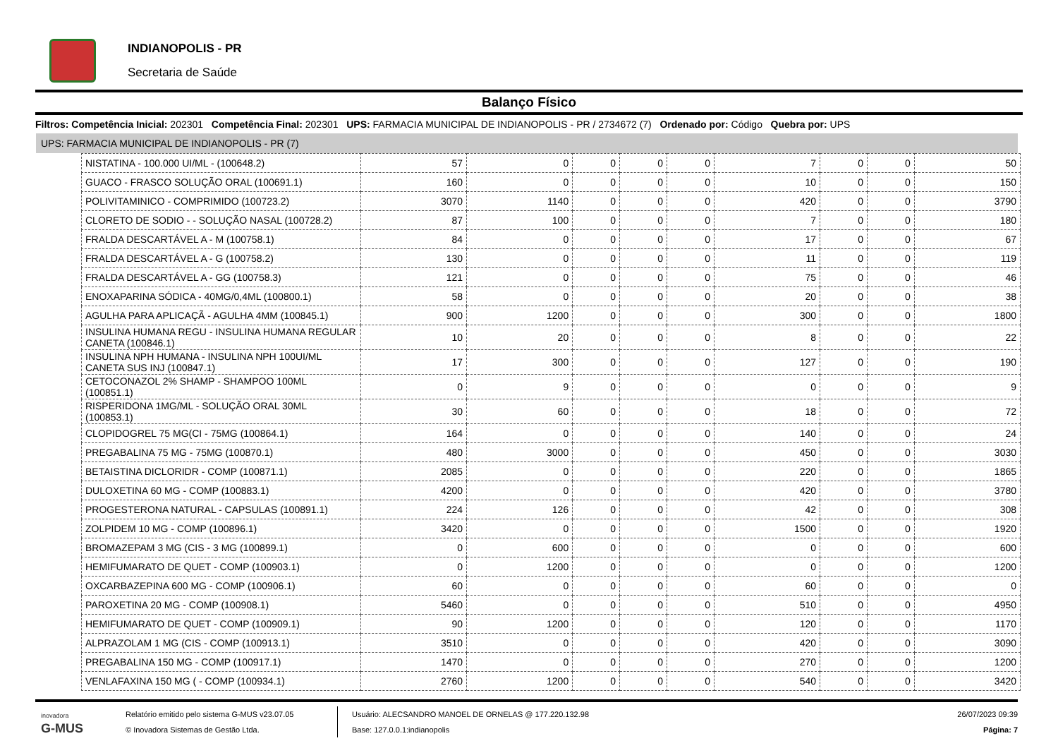INDIANOPOLIS - PR
Secretaria de Saúde
Balanço Físico
Filtros: Competência Inicial: 202301 Competência Final: 202301 UPS: FARMACIA MUNICIPAL DE INDIANOPOLIS - PR / 2734672 (7) Ordenado por: Código Quebra por: UPS
UPS: FARMACIA MUNICIPAL DE INDIANOPOLIS - PR (7)
| NISTATINA - 100.000 UI/ML - (100648.2) | 57 | 0 | 0 | 0 | 0 | 7 | 0 | 0 | 50 |
| GUACO - FRASCO SOLUÇÃO ORAL (100691.1) | 160 | 0 | 0 | 0 | 0 | 10 | 0 | 0 | 150 |
| POLIVITAMINICO - COMPRIMIDO (100723.2) | 3070 | 1140 | 0 | 0 | 0 | 420 | 0 | 0 | 3790 |
| CLORETO DE SODIO - - SOLUÇÃO NASAL (100728.2) | 87 | 100 | 0 | 0 | 0 | 7 | 0 | 0 | 180 |
| FRALDA DESCARTÁVEL A - M (100758.1) | 84 | 0 | 0 | 0 | 0 | 17 | 0 | 0 | 67 |
| FRALDA DESCARTÁVEL A - G (100758.2) | 130 | 0 | 0 | 0 | 0 | 11 | 0 | 0 | 119 |
| FRALDA DESCARTÁVEL A - GG (100758.3) | 121 | 0 | 0 | 0 | 0 | 75 | 0 | 0 | 46 |
| ENOXAPARINA SÓDICA - 40MG/0,4ML (100800.1) | 58 | 0 | 0 | 0 | 0 | 20 | 0 | 0 | 38 |
| AGULHA PARA APLICAÇÃ - AGULHA 4MM (100845.1) | 900 | 1200 | 0 | 0 | 0 | 300 | 0 | 0 | 1800 |
| INSULINA HUMANA REGU - INSULINA HUMANA REGULAR CANETA (100846.1) | 10 | 20 | 0 | 0 | 0 | 8 | 0 | 0 | 22 |
| INSULINA NPH HUMANA - INSULINA NPH 100UI/ML CANETA SUS INJ (100847.1) | 17 | 300 | 0 | 0 | 0 | 127 | 0 | 0 | 190 |
| CETOCONAZOL 2% SHAMP - SHAMPOO 100ML (100851.1) | 0 | 9 | 0 | 0 | 0 | 0 | 0 | 0 | 9 |
| RISPERIDONA 1MG/ML - SOLUÇÃO ORAL 30ML (100853.1) | 30 | 60 | 0 | 0 | 0 | 18 | 0 | 0 | 72 |
| CLOPIDOGREL 75 MG(CI - 75MG (100864.1) | 164 | 0 | 0 | 0 | 0 | 140 | 0 | 0 | 24 |
| PREGABALINA 75 MG - 75MG (100870.1) | 480 | 3000 | 0 | 0 | 0 | 450 | 0 | 0 | 3030 |
| BETAISTINA DICLORIDR - COMP (100871.1) | 2085 | 0 | 0 | 0 | 0 | 220 | 0 | 0 | 1865 |
| DULOXETINA 60 MG - COMP (100883.1) | 4200 | 0 | 0 | 0 | 0 | 420 | 0 | 0 | 3780 |
| PROGESTERONA NATURAL - CAPSULAS (100891.1) | 224 | 126 | 0 | 0 | 0 | 42 | 0 | 0 | 308 |
| ZOLPIDEM 10 MG - COMP (100896.1) | 3420 | 0 | 0 | 0 | 0 | 1500 | 0 | 0 | 1920 |
| BROMAZEPAM 3 MG (CIS - 3 MG (100899.1) | 0 | 600 | 0 | 0 | 0 | 0 | 0 | 0 | 600 |
| HEMIFUMARATO DE QUET - COMP (100903.1) | 0 | 1200 | 0 | 0 | 0 | 0 | 0 | 0 | 1200 |
| OXCARBAZEPINA 600 MG - COMP (100906.1) | 60 | 0 | 0 | 0 | 0 | 60 | 0 | 0 | 0 |
| PAROXETINA 20 MG - COMP (100908.1) | 5460 | 0 | 0 | 0 | 0 | 510 | 0 | 0 | 4950 |
| HEMIFUMARATO DE QUET - COMP (100909.1) | 90 | 1200 | 0 | 0 | 0 | 120 | 0 | 0 | 1170 |
| ALPRAZOLAM 1 MG (CIS - COMP (100913.1) | 3510 | 0 | 0 | 0 | 0 | 420 | 0 | 0 | 3090 |
| PREGABALINA 150 MG - COMP (100917.1) | 1470 | 0 | 0 | 0 | 0 | 270 | 0 | 0 | 1200 |
| VENLAFAXINA 150 MG ( - COMP (100934.1) | 2760 | 1200 | 0 | 0 | 0 | 540 | 0 | 0 | 3420 |
inovadora
G-MUS
Relatório emitido pelo sistema G-MUS v23.07.05
© Inovadora Sistemas de Gestão Ltda.
Usuário: ALECSANDRO MANOEL DE ORNELAS @ 177.220.132.98
Base: 127.0.0.1:indianopolis
26/07/2023 09:39
Página: 7